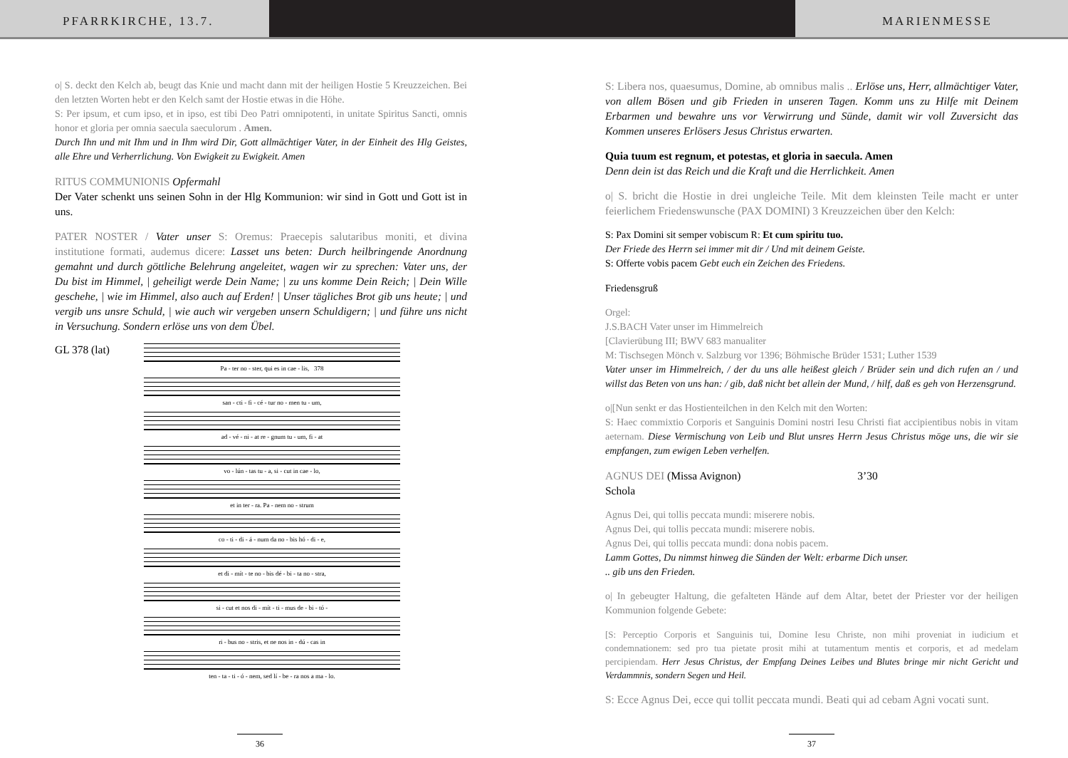PFARRKIRCHE, 13.7. MARIENMESSE
o| S. deckt den Kelch ab, beugt das Knie und macht dann mit der heiligen Hostie 5 Kreuzzeichen. Bei den letzten Worten hebt er den Kelch samt der Hostie etwas in die Höhe.
S: Per ipsum, et cum ipso, et in ipso, est tibi Deo Patri omnipotenti, in unitate Spiritus Sancti, omnis honor et gloria per omnia saecula saeculorum . Amen.
Durch Ihn und mit Ihm und in Ihm wird Dir, Gott allmächtiger Vater, in der Einheit des Hlg Geistes, alle Ehre und Verherrlichung. Von Ewigkeit zu Ewigkeit. Amen
RITUS COMMUNIONIS Opfermahl
Der Vater schenkt uns seinen Sohn in der Hlg Kommunion: wir sind in Gott und Gott ist in uns.
PATER NOSTER / Vater unser S: Oremus: Praecepis salutaribus moniti, et divina institutione formati, audemus dicere: Lasset uns beten: Durch heilbringende Anordnung gemahnt und durch göttliche Belehrung angeleitet, wagen wir zu sprechen: Vater uns, der Du bist im Himmel, | geheiligt werde Dein Name; | zu uns komme Dein Reich; | Dein Wille geschehe, | wie im Himmel, also auch auf Erden! | Unser tägliches Brot gib uns heute; | und vergib uns unsre Schuld, | wie auch wir vergeben unsern Schuldigern; | und führe uns nicht in Versuchung. Sondern erlöse uns von dem Übel.
GL 378 (lat)
Pa - ter no - ster, qui es in cae - lis, 378
san - cti - fi - cé - tur no - men tu - um,
ad - vé - ni - at re - gnum tu - um, fi - at
vo - lún - tas tu - a, si - cut in cae - lo,
et in ter - ra. Pa - nem no - strum
co - ti - di - á - num da no - bis hó - di - e,
et di - mít - te no - bis dé - bi - ta no - stra,
si - cut et nos di - mít - ti - mus de - bi - tó -
ri - bus no - stris, et ne nos in - dú - cas in
ten - ta - ti - ó - nem, sed lí - be - ra nos a ma - lo.
36
S: Libera nos, quaesumus, Domine, ab omnibus malis .. Erlöse uns, Herr, allmächtiger Vater, von allem Bösen und gib Frieden in unseren Tagen. Komm uns zu Hilfe mit Deinem Erbarmen und bewahre uns vor Verwirrung und Sünde, damit wir voll Zuversicht das Kommen unseres Erlösers Jesus Christus erwarten.
Quia tuum est regnum, et potestas, et gloria in saecula. Amen
Denn dein ist das Reich und die Kraft und die Herrlichkeit. Amen
o| S. bricht die Hostie in drei ungleiche Teile. Mit dem kleinsten Teile macht er unter feierlichem Friedenswunsche (PAX DOMINI) 3 Kreuzzeichen über den Kelch:
S: Pax Domini sit semper vobiscum R: Et cum spiritu tuo.
Der Friede des Herrn sei immer mit dir / Und mit deinem Geiste.
S: Offerte vobis pacem Gebt euch ein Zeichen des Friedens.
Friedensgruß
Orgel:
J.S.BACH Vater unser im Himmelreich
[Clavierübung III; BWV 683 manualiter
M: Tischsegen Mönch v. Salzburg vor 1396; Böhmische Brüder 1531; Luther 1539
Vater unser im Himmelreich, / der du uns alle heißest gleich / Brüder sein und dich rufen an / und willst das Beten von uns han: / gib, daß nicht bet allein der Mund, / hilf, daß es geh von Herzensgrund.
o|[Nun senkt er das Hostienteilchen in den Kelch mit den Worten:
S: Haec commixtio Corporis et Sanguinis Domini nostri Iesu Christi fiat accipientibus nobis in vitam aeternam. Diese Vermischung von Leib und Blut unsres Herrn Jesus Christus möge uns, die wir sie empfangen, zum ewigen Leben verhelfen.
AGNUS DEI (Missa Avignon) 3’30
Schola
Agnus Dei, qui tollis peccata mundi: miserere nobis.
Agnus Dei, qui tollis peccata mundi: miserere nobis.
Agnus Dei, qui tollis peccata mundi: dona nobis pacem.
Lamm Gottes, Du nimmst hinweg die Sünden der Welt: erbarme Dich unser.
.. gib uns den Frieden.
o| In gebeugter Haltung, die gefalteten Hände auf dem Altar, betet der Priester vor der heiligen Kommunion folgende Gebete:
[S: Perceptio Corporis et Sanguinis tui, Domine Iesu Christe, non mihi proveniat in iudicium et condemnationem: sed pro tua pietate prosit mihi at tutamentum mentis et corporis, et ad medelam percipiendam. Herr Jesus Christus, der Empfang Deines Leibes und Blutes bringe mir nicht Gericht und Verdammnis, sondern Segen und Heil.
S: Ecce Agnus Dei, ecce qui tollit peccata mundi. Beati qui ad cebam Agni vocati sunt.
37